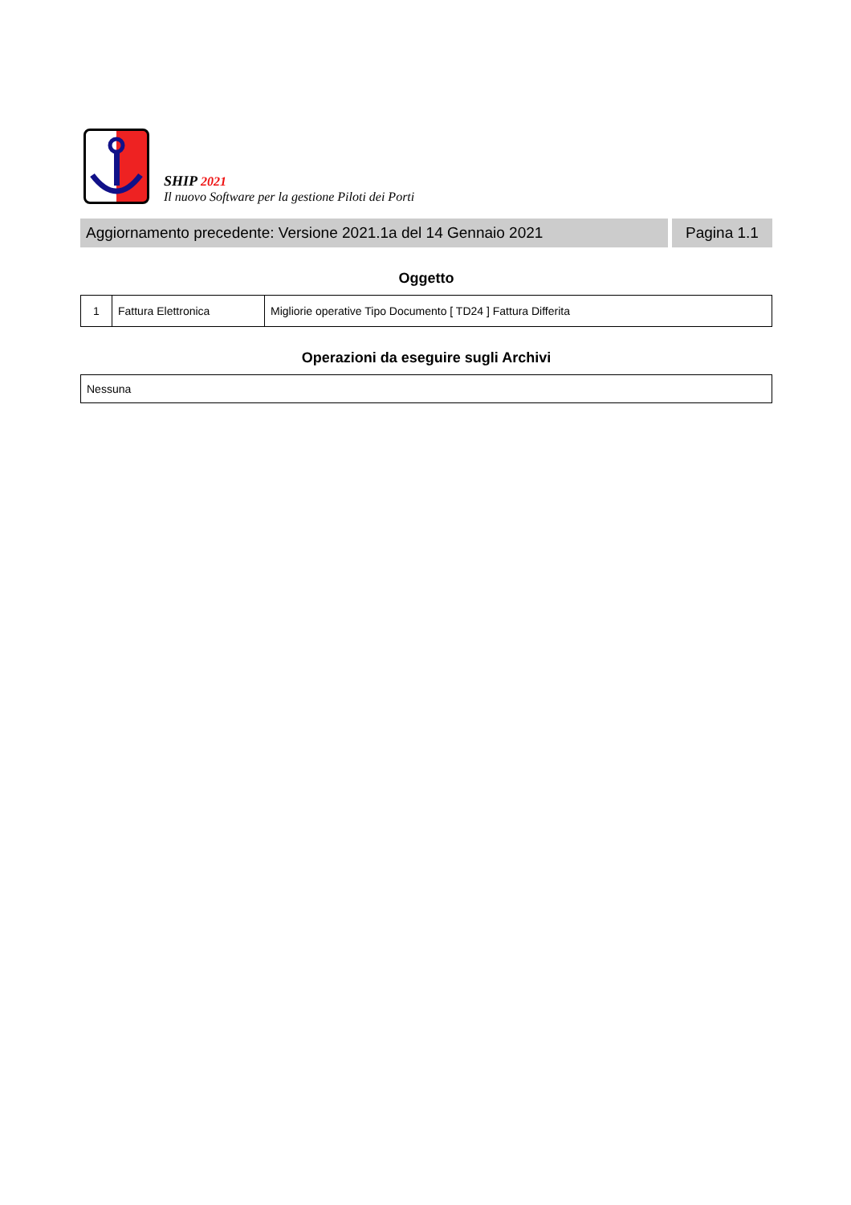SHIP 2021
Il nuovo Software per la gestione Piloti dei Porti
Aggiornamento precedente: Versione 2021.1a del 14 Gennaio 2021
Pagina 1.1
Oggetto
| 1 | Fattura Elettronica | Migliorie operative Tipo Documento [ TD24 ] Fattura Differita |
Operazioni da eseguire sugli Archivi
| Nessuna |